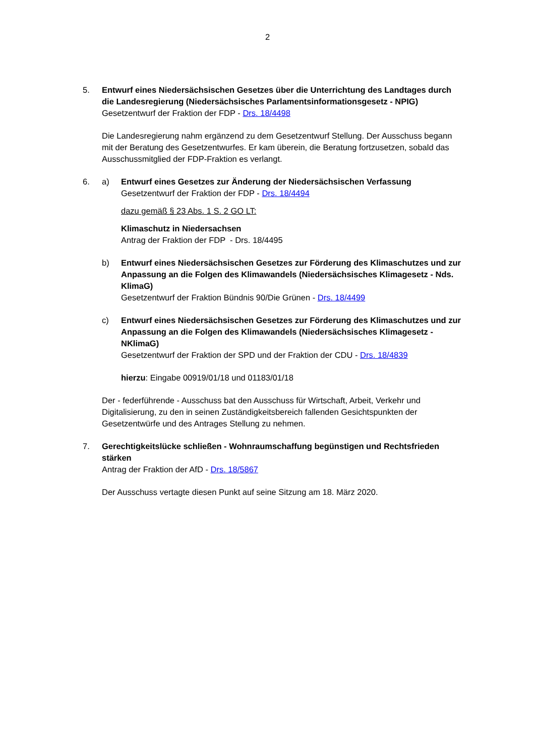2
5. Entwurf eines Niedersächsischen Gesetzes über die Unterrichtung des Landtages durch die Landesregierung (Niedersächsisches Parlamentsinformationsgesetz - NPIG)
Gesetzentwurf der Fraktion der FDP - Drs. 18/4498
Die Landesregierung nahm ergänzend zu dem Gesetzentwurf Stellung. Der Ausschuss begann mit der Beratung des Gesetzentwurfes. Er kam überein, die Beratung fortzusetzen, sobald das Ausschussmitglied der FDP-Fraktion es verlangt.
6. a) Entwurf eines Gesetzes zur Änderung der Niedersächsischen Verfassung
Gesetzentwurf der Fraktion der FDP - Drs. 18/4494
dazu gemäß § 23 Abs. 1 S. 2 GO LT:
Klimaschutz in Niedersachsen
Antrag der Fraktion der FDP - Drs. 18/4495
b) Entwurf eines Niedersächsischen Gesetzes zur Förderung des Klimaschutzes und zur Anpassung an die Folgen des Klimawandels (Niedersächsisches Klimagesetz - Nds. KlimaG)
Gesetzentwurf der Fraktion Bündnis 90/Die Grünen - Drs. 18/4499
c) Entwurf eines Niedersächsischen Gesetzes zur Förderung des Klimaschutzes und zur Anpassung an die Folgen des Klimawandels (Niedersächsisches Klimagesetz - NKlimaG)
Gesetzentwurf der Fraktion der SPD und der Fraktion der CDU - Drs. 18/4839
hierzu: Eingabe 00919/01/18 und 01183/01/18
Der - federführende - Ausschuss bat den Ausschuss für Wirtschaft, Arbeit, Verkehr und Digitalisierung, zu den in seinen Zuständigkeitsbereich fallenden Gesichtspunkten der Gesetzentwürfe und des Antrages Stellung zu nehmen.
7. Gerechtigkeitslücke schließen - Wohnraumschaffung begünstigen und Rechtsfrieden stärken
Antrag der Fraktion der AfD - Drs. 18/5867
Der Ausschuss vertagte diesen Punkt auf seine Sitzung am 18. März 2020.